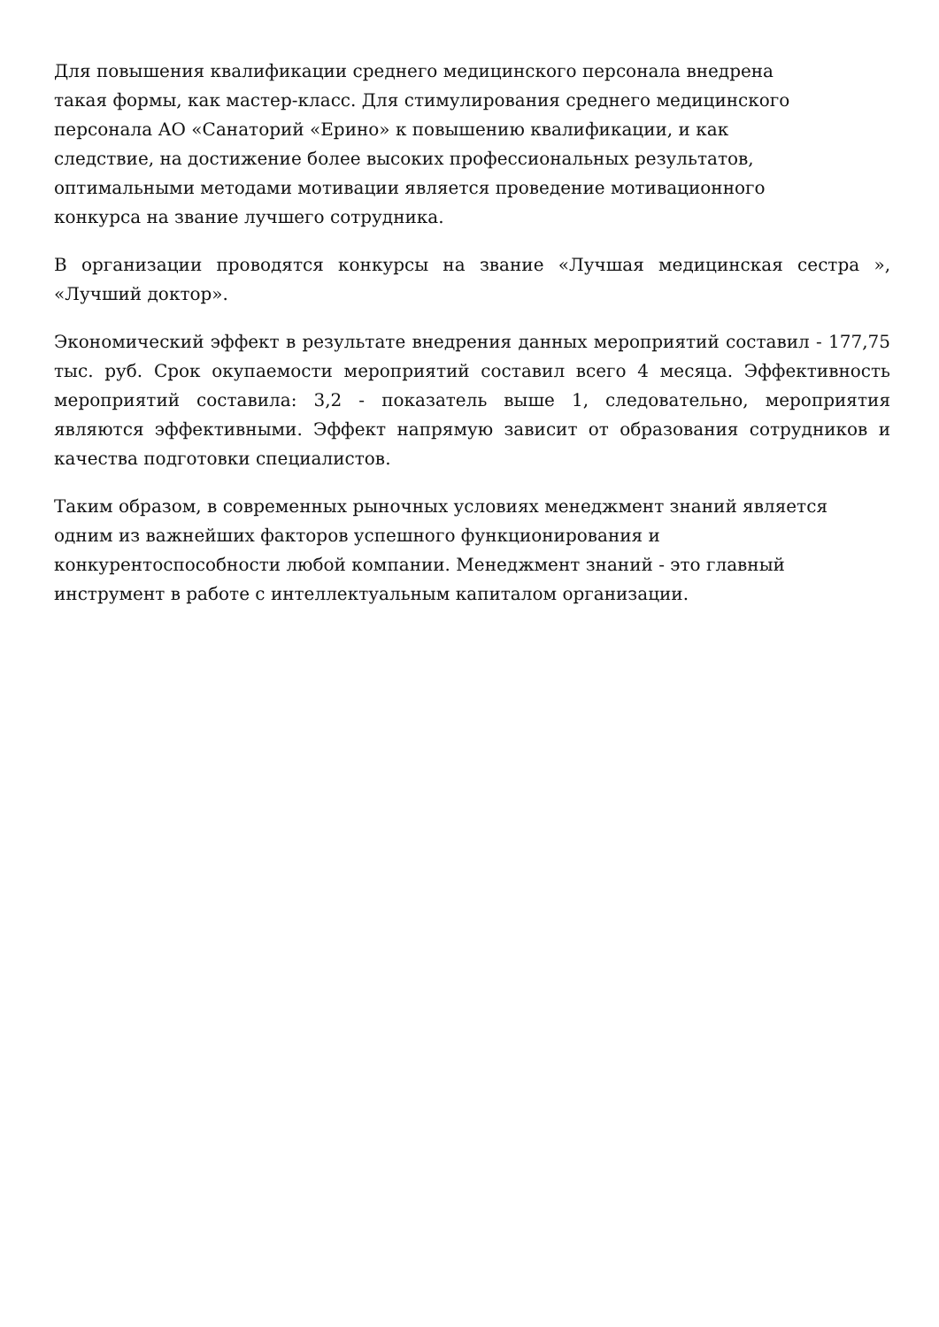Для повышения квалификации среднего медицинского персонала внедрена
такая формы, как мастер-класс. Для стимулирования среднего медицинского
персонала АО «Санаторий «Ерино» к повышению квалификации, и как
следствие, на достижение более высоких профессиональных результатов,
оптимальными методами мотивации является проведение мотивационного
конкурса на звание лучшего сотрудника.
В организации проводятся конкурсы на звание «Лучшая медицинская сестра », «Лучший доктор».
Экономический эффект в результате внедрения данных мероприятий составил - 177,75 тыс. руб. Срок окупаемости мероприятий составил всего 4 месяца. Эффективность мероприятий составила: 3,2 - показатель выше 1, следовательно, мероприятия являются эффективными. Эффект напрямую зависит от образования сотрудников и качества подготовки специалистов.
Таким образом, в современных рыночных условиях менеджмент знаний является
одним из важнейших факторов успешного функционирования и
конкурентоспособности любой компании. Менеджмент знаний - это главный
инструмент в работе с интеллектуальным капиталом организации.